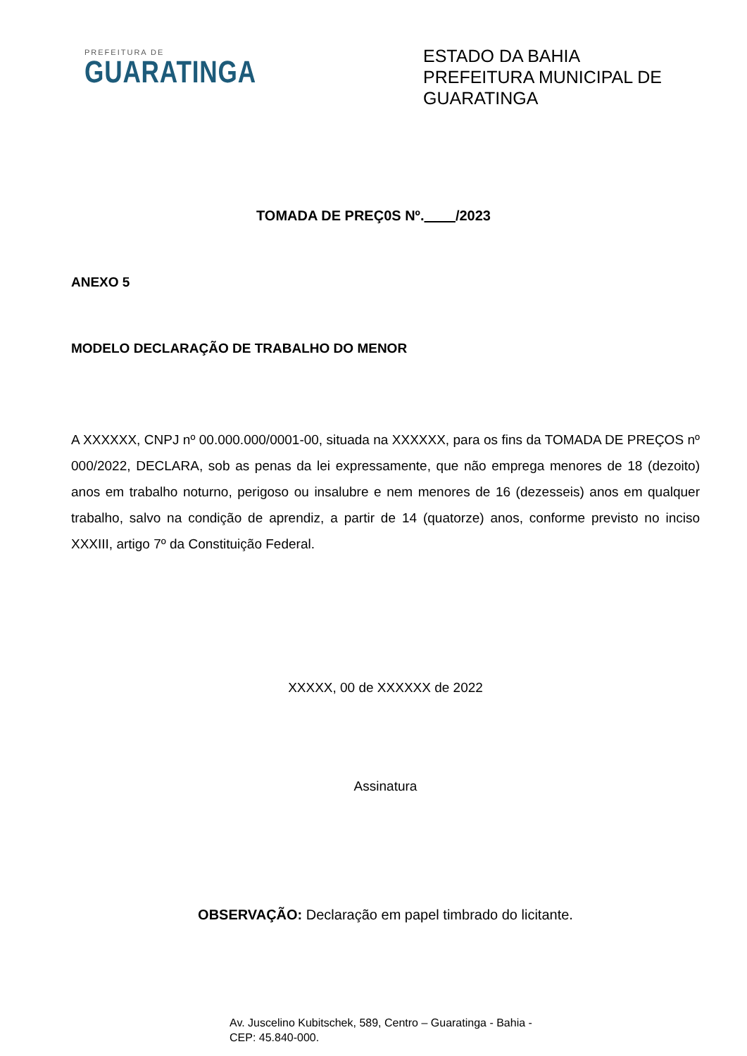PREFEITURA DE
GUARATINGA
ESTADO DA BAHIA
PREFEITURA MUNICIPAL DE GUARATINGA
TOMADA DE PREÇ0S Nº. /2023
ANEXO 5
MODELO DECLARAÇÃO DE TRABALHO DO MENOR
A XXXXXX, CNPJ nº 00.000.000/0001-00, situada na XXXXXX, para os fins da TOMADA DE PREÇOS nº 000/2022, DECLARA, sob as penas da lei expressamente, que não emprega menores de 18 (dezoito) anos em trabalho noturno, perigoso ou insalubre e nem menores de 16 (dezesseis) anos em qualquer trabalho, salvo na condição de aprendiz, a partir de 14 (quatorze) anos, conforme previsto no inciso XXXIII, artigo 7º da Constituição Federal.
XXXXX, 00 de XXXXXX de 2022
Assinatura
OBSERVAÇÃO: Declaração em papel timbrado do licitante.
Av. Juscelino Kubitschek, 589, Centro – Guaratinga - Bahia -
CEP: 45.840-000.